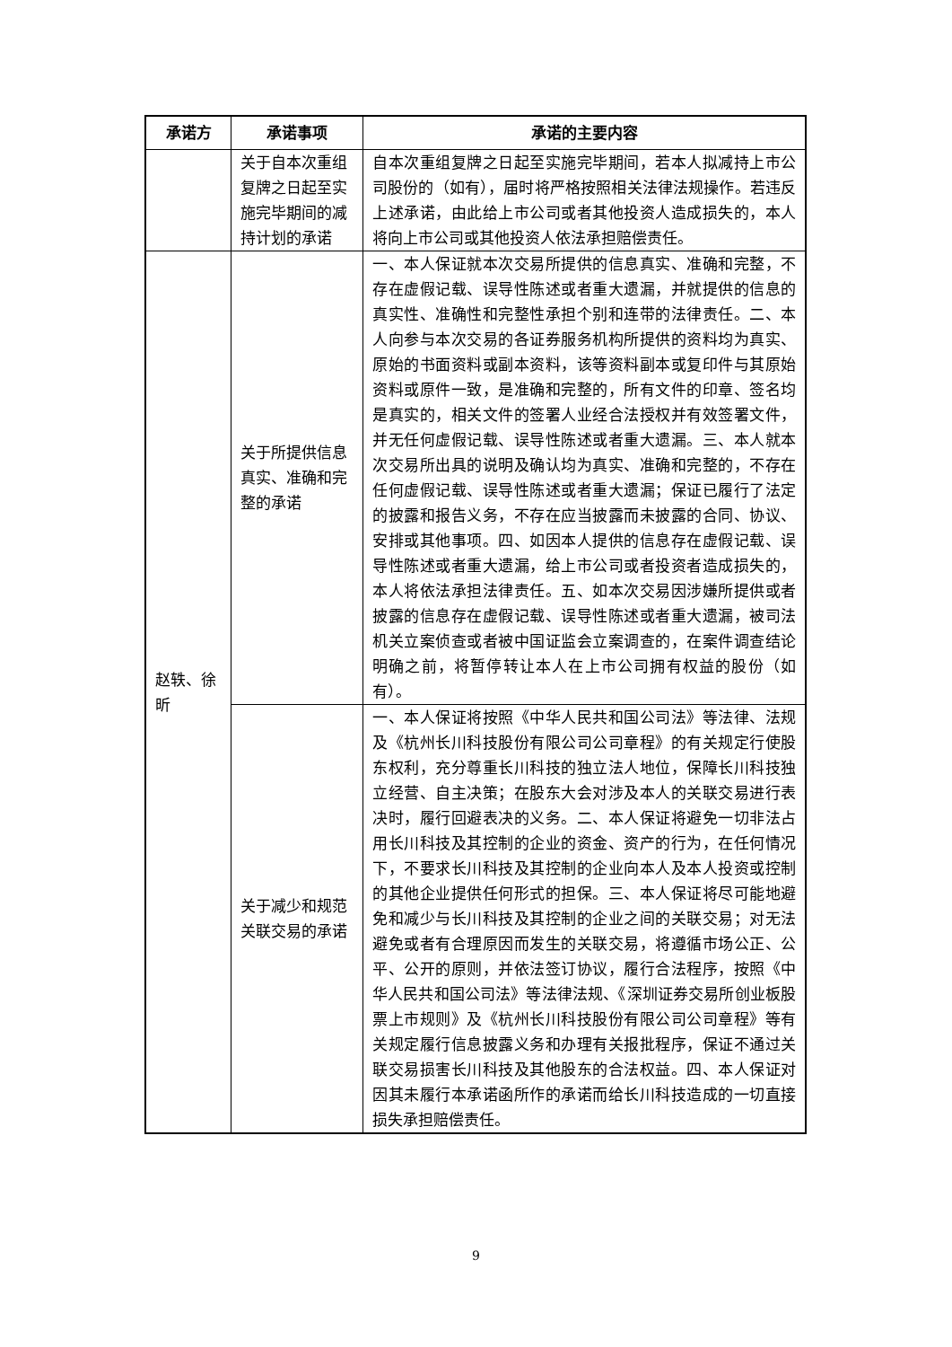| 承诺方 | 承诺事项 | 承诺的主要内容 |
| --- | --- | --- |
| | 关于自本次重组复牌之日起至实施完毕期间的减持计划的承诺 | 自本次重组复牌之日起至实施完毕期间，若本人拟减持上市公司股份的（如有），届时将严格按照相关法律法规操作。若违反上述承诺，由此给上市公司或者其他投资人造成损失的，本人将向上市公司或其他投资人依法承担赔偿责任。 |
| 赵轶、徐昕 | 关于所提供信息真实、准确和完整的承诺 | 一、本人保证就本次交易所提供的信息真实、准确和完整，不存在虚假记载、误导性陈述或者重大遗漏，并就提供的信息的真实性、准确性和完整性承担个别和连带的法律责任。二、本人向参与本次交易的各证券服务机构所提供的资料均为真实、原始的书面资料或副本资料，该等资料副本或复印件与其原始资料或原件一致，是准确和完整的，所有文件的印章、签名均是真实的，相关文件的签署人业经合法授权并有效签署文件，并无任何虚假记载、误导性陈述或者重大遗漏。三、本人就本次交易所出具的说明及确认均为真实、准确和完整的，不存在任何虚假记载、误导性陈述或者重大遗漏；保证已履行了法定的披露和报告义务，不存在应当披露而未披露的合同、协议、安排或其他事项。四、如因本人提供的信息存在虚假记载、误导性陈述或者重大遗漏，给上市公司或者投资者造成损失的，本人将依法承担法律责任。五、如本次交易因涉嫌所提供或者披露的信息存在虚假记载、误导性陈述或者重大遗漏，被司法机关立案侦查或者被中国证监会立案调查的，在案件调查结论明确之前，将暂停转让本人在上市公司拥有权益的股份（如有）。 |
| | 关于减少和规范关联交易的承诺 | 一、本人保证将按照《中华人民共和国公司法》等法律、法规及《杭州长川科技股份有限公司公司章程》的有关规定行使股东权利，充分尊重长川科技的独立法人地位，保障长川科技独立经营、自主决策；在股东大会对涉及本人的关联交易进行表决时，履行回避表决的义务。二、本人保证将避免一切非法占用长川科技及其控制的企业的资金、资产的行为，在任何情况下，不要求长川科技及其控制的企业向本人及本人投资或控制的其他企业提供任何形式的担保。三、本人保证将尽可能地避免和减少与长川科技及其控制的企业之间的关联交易；对无法避免或者有合理原因而发生的关联交易，将遵循市场公正、公平、公开的原则，并依法签订协议，履行合法程序，按照《中华人民共和国公司法》等法律法规、《深圳证券交易所创业板股票上市规则》及《杭州长川科技股份有限公司公司章程》等有关规定履行信息披露义务和办理有关报批程序，保证不通过关联交易损害长川科技及其他股东的合法权益。四、本人保证对因其未履行本承诺函所作的承诺而给长川科技造成的一切直接损失承担赔偿责任。 |
9